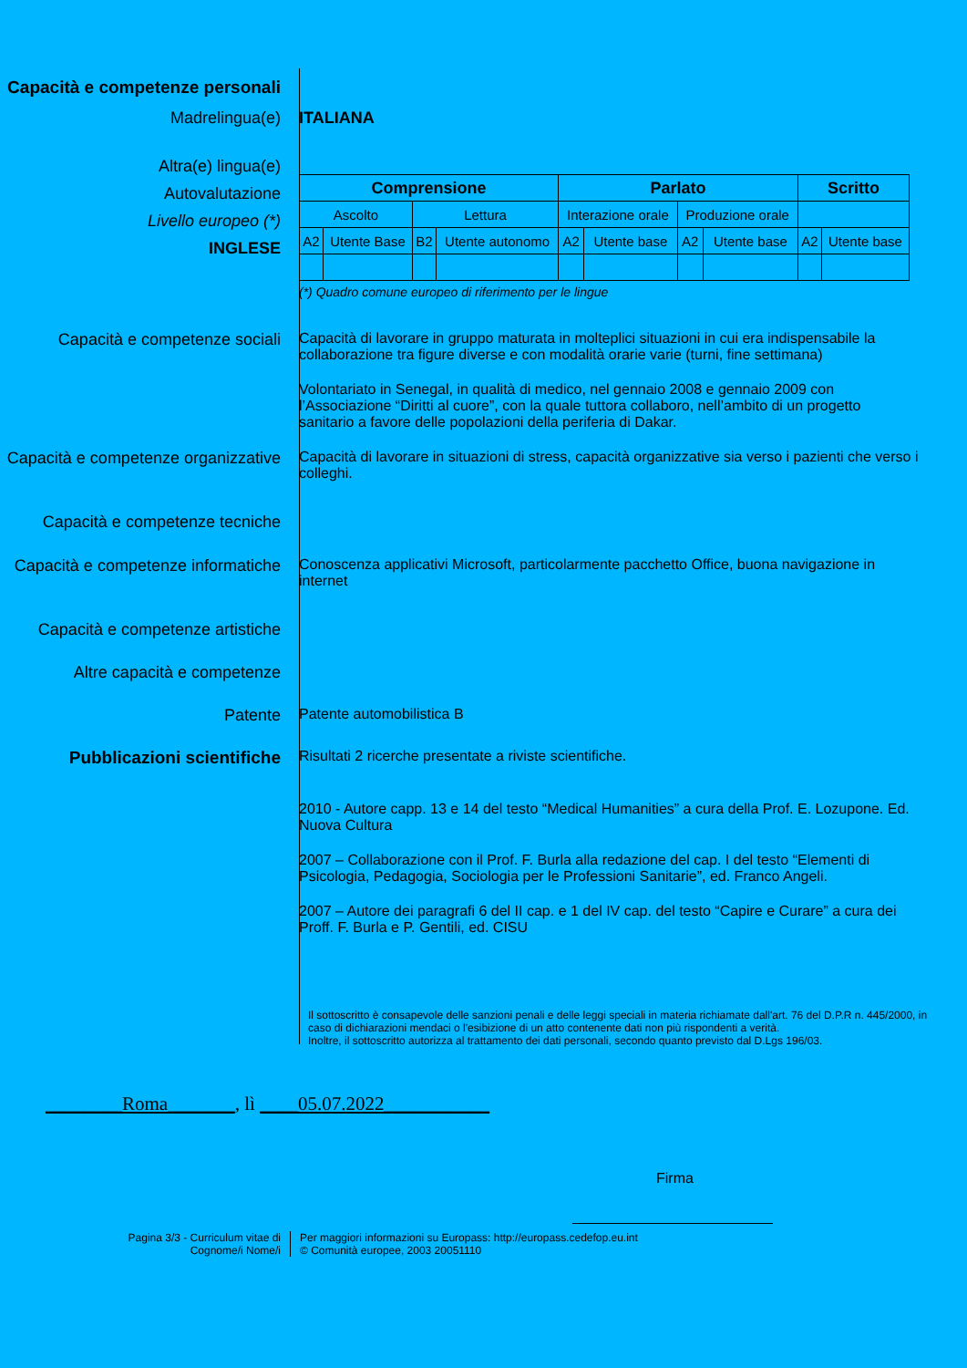Capacità e competenze personali
Madrelingua(e) ITALIANA
Altra(e) lingua(e)
Autovalutazione
Livello europeo (*)
INGLESE
| Comprensione | | | | Parlato | | | | Scritto | |
| --- | --- | --- | --- | --- | --- | --- | --- | --- | --- |
| Ascolto | | Lettura | | Interazione orale | | Produzione orale | | | |
| A2 | Utente Base | B2 | Utente autonomo | A2 | Utente base | A2 | Utente base | A2 | Utente base |
(*) Quadro comune europeo di riferimento per le lingue
Capacità e competenze sociali Capacità di lavorare in gruppo maturata in molteplici situazioni in cui era indispensabile la collaborazione tra figure diverse e con modalità orarie varie (turni, fine settimana)
Volontariato in Senegal, in qualità di medico, nel gennaio 2008 e gennaio 2009 con l’Associazione “Diritti al cuore”, con la quale tuttora collaboro, nell’ambito di un progetto sanitario a favore delle popolazioni della periferia di Dakar.
Capacità e competenze organizzative
Capacità di lavorare in situazioni di stress, capacità organizzative sia verso i pazienti che verso i colleghi.
Capacità e competenze tecniche
Capacità e competenze informatiche
Conoscenza applicativi Microsoft, particolarmente pacchetto Office, buona navigazione in internet
Capacità e competenze artistiche
Altre capacità e competenze
Patente Patente automobilistica B
Pubblicazioni scientifiche
Risultati 2 ricerche presentate a riviste scientifiche.
2010 - Autore capp. 13 e 14 del testo “Medical Humanities” a cura della Prof. E. Lozupone. Ed. Nuova Cultura
2007 – Collaborazione con il Prof. F. Burla alla redazione del cap. I del testo “Elementi di Psicologia, Pedagogia, Sociologia per le Professioni Sanitarie”, ed. Franco Angeli.
2007 – Autore dei paragrafi 6 del II cap. e 1 del IV cap. del testo “Capire e Curare” a cura dei Proff. F. Burla e P. Gentili, ed. CISU
Il sottoscritto è consapevole delle sanzioni penali e delle leggi speciali in materia richiamate dall'art. 76 del D.P.R n. 445/2000, in caso di dichiarazioni mendaci o l'esibizione di un atto contenente dati non più rispondenti a verità.
Inoltre, il sottoscritto autorizza al trattamento dei dati personali, secondo quanto previsto dal D.Lgs 196/03.
________Roma_______, lì ____05.07.2022___________
Firma
Pagina 3/3 - Curriculum vitae di
Cognome/i Nome/i
Per maggiori informazioni su Europass: http://europass.cedefop.eu.int
© Comunità europee, 2003 20051110